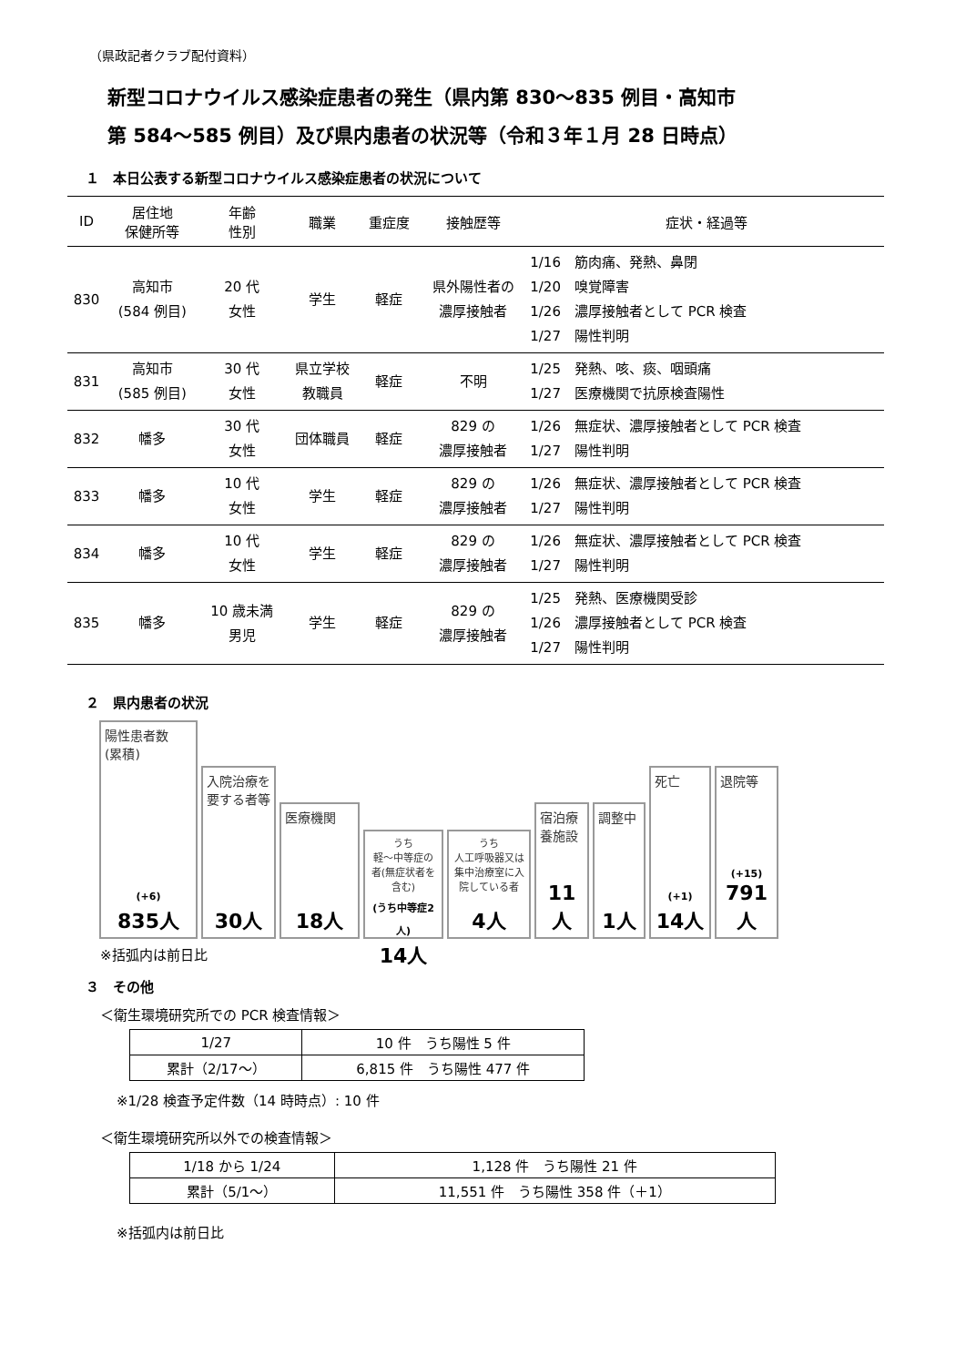（県政記者クラブ配付資料）
新型コロナウイルス感染症患者の発生（県内第 830〜835 例目・高知市
第 584〜585 例目）及び県内患者の状況等（令和３年１月 28 日時点）
１　本日公表する新型コロナウイルス感染症患者の状況について
| ID | 居住地 保健所等 | 年齢 性別 | 職業 | 重症度 | 接触歴等 | 症状・経過等 |
| --- | --- | --- | --- | --- | --- | --- |
| 830 | 高知市 (584 例目) | 20 代 女性 | 学生 | 軽症 | 県外陽性者の 濃厚接触者 | 1/16 筋肉痛、発熱、鼻閉 1/20 嗅覚障害 1/26 濃厚接触者として PCR 検査 1/27 陽性判明 |
| 831 | 高知市 (585 例目) | 30 代 女性 | 県立学校 教職員 | 軽症 | 不明 | 1/25 発熱、咳、痰、咽頭痛 1/27 医療機関で抗原検査陽性 |
| 832 | 幡多 | 30 代 女性 | 団体職員 | 軽症 | 829 の 濃厚接触者 | 1/26 無症状、濃厚接触者として PCR 検査 1/27 陽性判明 |
| 833 | 幡多 | 10 代 女性 | 学生 | 軽症 | 829 の 濃厚接触者 | 1/26 無症状、濃厚接触者として PCR 検査 1/27 陽性判明 |
| 834 | 幡多 | 10 代 女性 | 学生 | 軽症 | 829 の 濃厚接触者 | 1/26 無症状、濃厚接触者として PCR 検査 1/27 陽性判明 |
| 835 | 幡多 | 10 歳未満 男児 | 学生 | 軽症 | 829 の 濃厚接触者 | 1/25 発熱、医療機関受診 1/26 濃厚接触者として PCR 検査 1/27 陽性判明 |
２　県内患者の状況
陽性患者数
(累積)
(+6)
835人
入院治療を要する者等
30人
医療機関
18人
うち
軽〜中等症の者(無症状者を含む)
(うち中等症2人)
14人
うち
人工呼吸器又は集中治療室に入院している者
4人
宿泊療養施設
11人
調整中
1人
死亡
(+1)
14人
退院等
(+15)
791人
※括弧内は前日比
３　その他
＜衛生環境研究所での PCR 検査情報＞
| 1/27 | 10 件 うち陽性 5 件 |
| 累計（2/17〜） | 6,815 件 うち陽性 477 件 |
※1/28 検査予定件数（14 時時点）: 10 件
＜衛生環境研究所以外での検査情報＞
| 1/18 から 1/24 | 1,128 件 うち陽性 21 件 |
| 累計（5/1〜） | 11,551 件 うち陽性 358 件（＋1） |
※括弧内は前日比